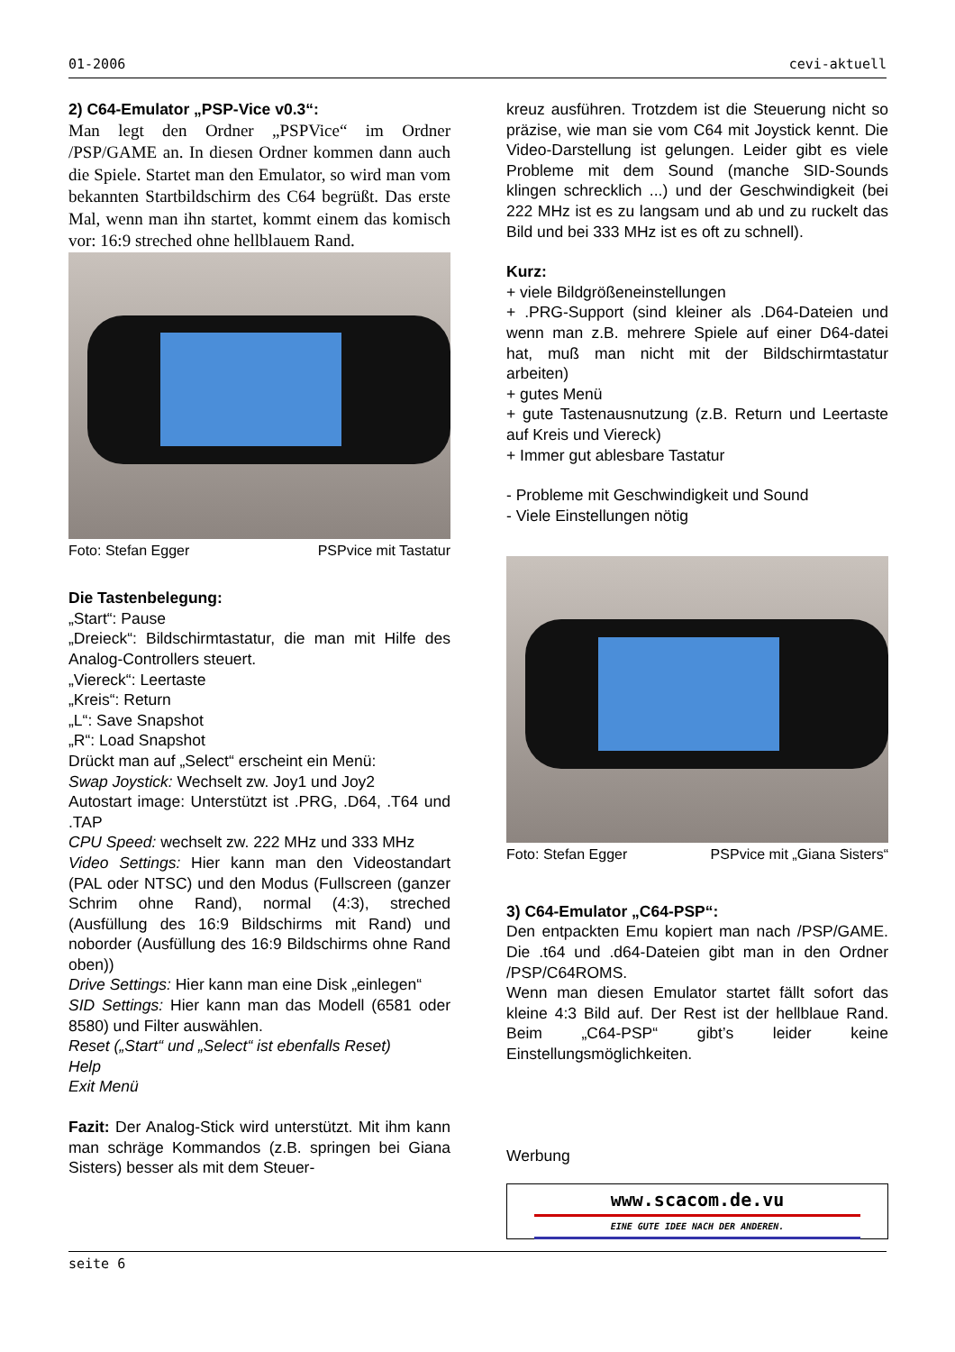01-2006 cevi-aktuell
2) C64-Emulator „PSP-Vice v0.3“:
Man legt den Ordner „PSPVice“ im Ordner /PSP/GAME an. In diesen Ordner kommen dann auch die Spiele. Startet man den Emulator, so wird man vom bekannten Startbildschirm des C64 begrüßt. Das erste Mal, wenn man ihn startet, kommt einem das komisch vor: 16:9 streched ohne hellblauem Rand.
Foto: Stefan Egger PSPvice mit Tastatur
Die Tastenbelegung:
„Start“: Pause
„Dreieck“: Bildschirmtastatur, die man mit Hilfe des Analog-Controllers steuert.
„Viereck“: Leertaste
„Kreis“: Return
„L“: Save Snapshot
„R“: Load Snapshot
Drückt man auf „Select“ erscheint ein Menü:
Swap Joystick: Wechselt zw. Joy1 und Joy2
Autostart image: Unterstützt ist .PRG, .D64, .T64 und .TAP
CPU Speed: wechselt zw. 222 MHz und 333 MHz
Video Settings: Hier kann man den Videostandart (PAL oder NTSC) und den Modus (Fullscreen (ganzer Schrim ohne Rand), normal (4:3), streched (Ausfüllung des 16:9 Bildschirms mit Rand) und noborder (Ausfüllung des 16:9 Bildschirms ohne Rand oben))
Drive Settings: Hier kann man eine Disk „einlegen“
SID Settings: Hier kann man das Modell (6581 oder 8580) und Filter auswählen.
Reset („Start“ und „Select“ ist ebenfalls Reset)
Help
Exit Menü
Fazit: Der Analog-Stick wird unterstützt. Mit ihm kann man schräge Kommandos (z.B. springen bei Giana Sisters) besser als mit dem Steuer-
kreuz ausführen. Trotzdem ist die Steuerung nicht so präzise, wie man sie vom C64 mit Joystick kennt. Die Video-Darstellung ist gelungen. Leider gibt es viele Probleme mit dem Sound (manche SID-Sounds klingen schrecklich ...) und der Geschwindigkeit (bei 222 MHz ist es zu langsam und ab und zu ruckelt das Bild und bei 333 MHz ist es oft zu schnell).
Kurz:
+ viele Bildgrößeneinstellungen
+ .PRG-Support (sind kleiner als .D64-Dateien und wenn man z.B. mehrere Spiele auf einer D64-datei hat, muß man nicht mit der Bildschirmtastatur arbeiten)
+ gutes Menü
+ gute Tastenausnutzung (z.B. Return und Leertaste auf Kreis und Viereck)
+ Immer gut ablesbare Tastatur
- Probleme mit Geschwindigkeit und Sound
- Viele Einstellungen nötig
Foto: Stefan Egger PSPvice mit „Giana Sisters“
3) C64-Emulator „C64-PSP“:
Den entpackten Emu kopiert man nach /PSP/GAME. Die .t64 und .d64-Dateien gibt man in den Ordner /PSP/C64ROMS.
Wenn man diesen Emulator startet fällt sofort das kleine 4:3 Bild auf. Der Rest ist der hellblaue Rand. Beim „C64-PSP“ gibt’s leider keine Einstellungsmöglichkeiten.
Werbung
www.scacom.de.vu
EINE GUTE IDEE NACH DER ANDEREN.
seite 6